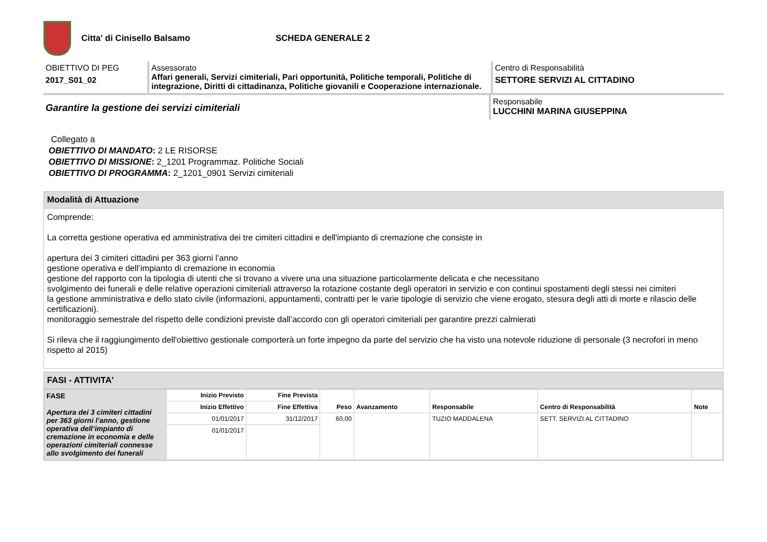Citta' di Cinisello Balsamo SCHEDA GENERALE 2
OBIETTIVO DI PEG
2017_S01_02
Assessorato
Affari generali, Servizi cimiteriali, Pari opportunità, Politiche temporali, Politiche di integrazione, Diritti di cittadinanza, Politiche giovanili e Cooperazione internazionale.
Centro di Responsabilità
SETTORE SERVIZI AL CITTADINO
Garantire la gestione dei servizi cimiteriali
Responsabile
LUCCHINI MARINA GIUSEPPINA
Collegato a
OBIETTIVO DI MANDATO: 2 LE RISORSE
OBIETTIVO DI MISSIONE: 2_1201 Programmaz. Politiche Sociali
OBIETTIVO DI PROGRAMMA: 2_1201_0901 Servizi cimiteriali
Modalità di Attuazione
Comprende:
La corretta gestione operativa ed amministrativa dei tre cimiteri cittadini e dell'impianto di cremazione che consiste in
apertura dei 3 cimiteri cittadini per 363 giorni l’anno
gestione operativa e dell’impianto di cremazione in economia
gestione del rapporto con la tipologia di utenti che si trovano a vivere una una situazione particolarmente delicata e che necessitano
svolgimento dei funerali e delle relative operazioni cimiteriali attraverso la rotazione costante degli operatori in servizio e con continui spostamenti degli stessi nei cimiteri
la gestione amministrativa e dello stato civile (informazioni, appuntamenti, contratti per le varie tipologie di servizio che viene erogato, stesura degli atti di morte e rilascio delle certificazioni).
monitoraggio semestrale del rispetto delle condizioni previste dall’accordo con gli operatori cimiteriali per garantire prezzi calmierati
Si rileva che il raggiungimento dell'obiettivo gestionale comporterà un forte impegno da parte del servizio che ha visto una notevole riduzione di personale (3 necrofori in meno rispetto al 2015)
FASI - ATTIVITA'
| FASE Apertura dei 3 cimiteri cittadini per 363 giorni l’anno, gestione operativa dell’impianto di cremazione in economia e delle operazioni cimiteriali connesse allo svolgimento dei funerali | Inizio Previsto | Fine Prevista | Peso | Avanzamento | Responsabile | Centro di Responsabilità | Note |
| --- | --- | --- | --- | --- | --- | --- | --- |
| | Inizio Effettivo | Fine Effettiva | | | | | |
| | 01/01/2017 | 31/12/2017 | 60,00 | | TUZIO MADDALENA | SETT. SERVIZI AL CITTADINO | |
| | 01/01/2017 | | | | | | |